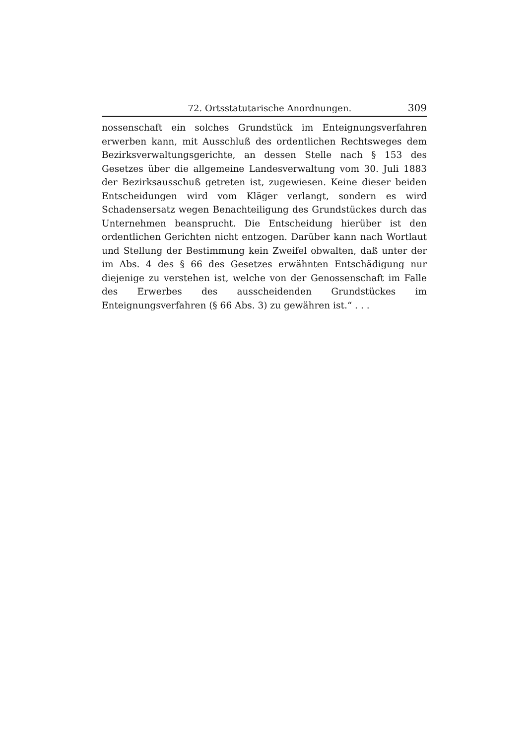72. Ortsstatutarische Anordnungen. 309
nossenschaft ein solches Grundstück im Enteignungsverfahren erwerben kann, mit Ausschluß des ordentlichen Rechtsweges dem Bezirksverwaltungsgerichte, an dessen Stelle nach § 153 des Gesetzes über die allgemeine Landesverwaltung vom 30. Juli 1883 der Bezirksausschuß getreten ist, zugewiesen. Keine dieser beiden Entscheidungen wird vom Kläger verlangt, sondern es wird Schadensersatz wegen Benachteiligung des Grundstückes durch das Unternehmen beansprucht. Die Entscheidung hierüber ist den ordentlichen Gerichten nicht entzogen. Darüber kann nach Wortlaut und Stellung der Bestimmung kein Zweifel obwalten, daß unter der im Abs. 4 des § 66 des Gesetzes erwähnten Entschädigung nur diejenige zu verstehen ist, welche von der Genossenschaft im Falle des Erwerbes des ausscheidenden Grundstückes im Enteignungsverfahren (§ 66 Abs. 3) zu gewähren ist.“ . . .